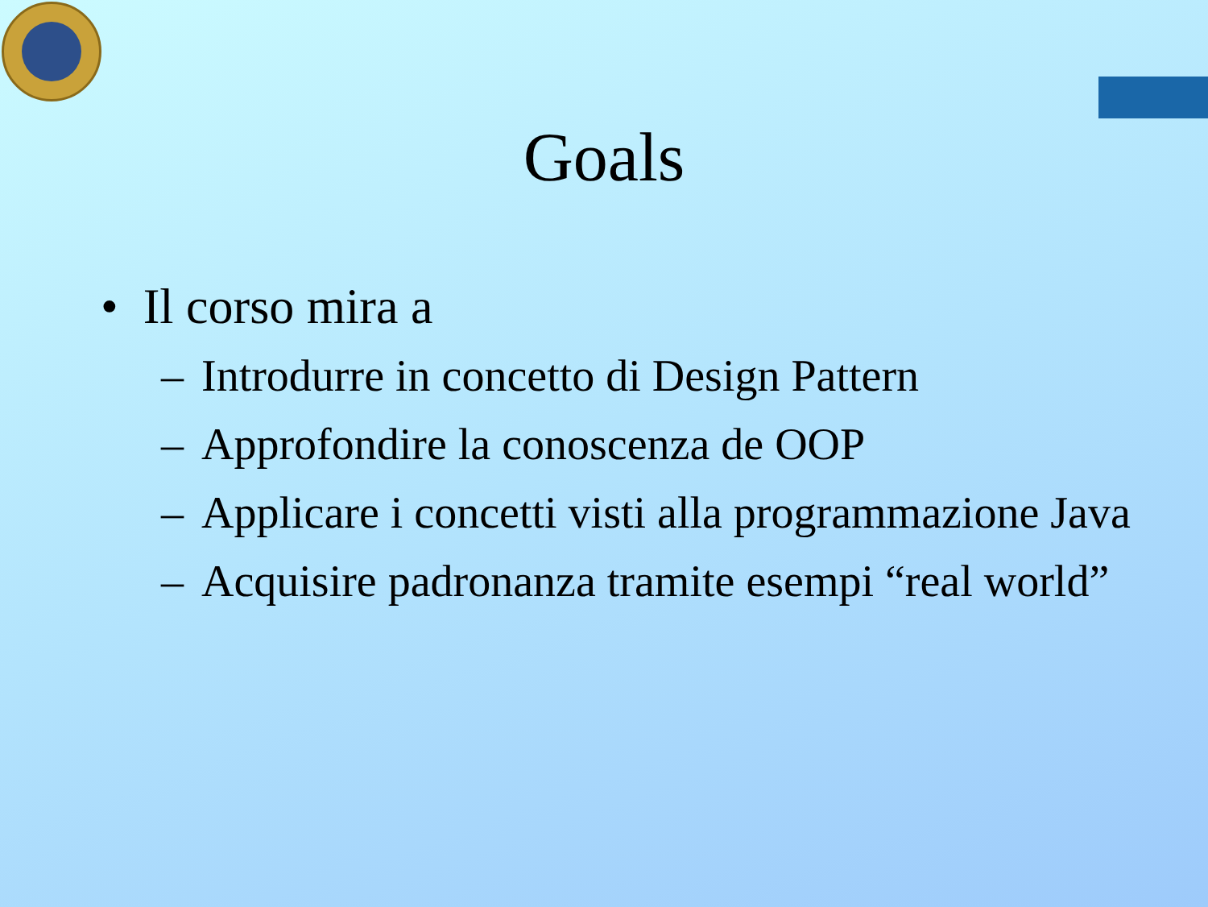Goals
• Il corso mira a
– Introdurre in concetto di Design Pattern
– Approfondire la conoscenza de OOP
– Applicare i concetti visti alla programmazione Java
– Acquisire padronanza tramite esempi “real world”